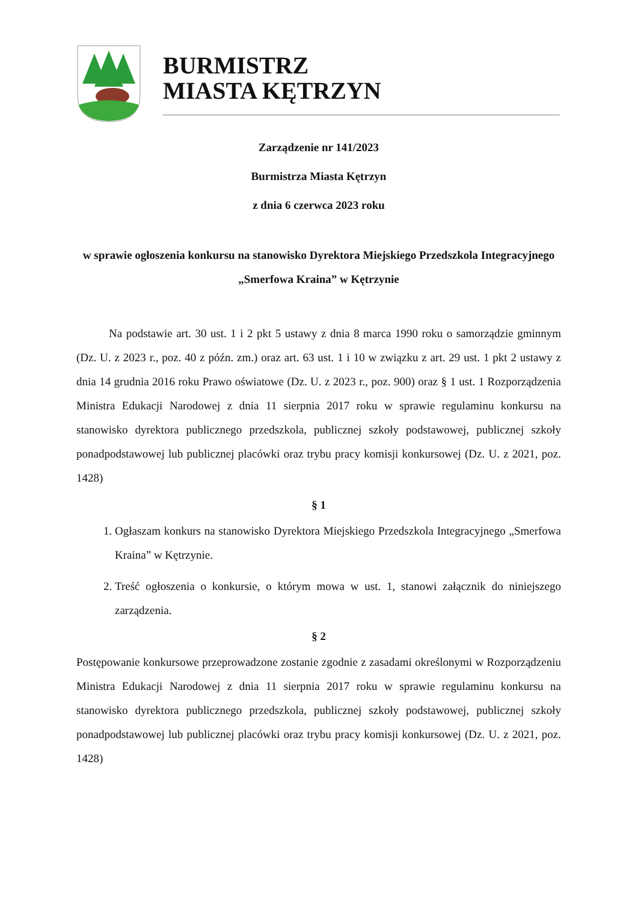BURMISTRZ
MIASTA KĘTRZYN
Zarządzenie nr 141/2023
Burmistrza Miasta Kętrzyn
z dnia 6 czerwca 2023 roku
w sprawie ogłoszenia konkursu na stanowisko Dyrektora Miejskiego Przedszkola Integracyjnego „Smerfowa Kraina” w Kętrzynie
Na podstawie art. 30 ust. 1 i 2 pkt 5 ustawy z dnia 8 marca 1990 roku o samorządzie gminnym (Dz. U. z 2023 r., poz. 40 z późn. zm.) oraz art. 63 ust. 1 i 10 w związku z art. 29 ust. 1 pkt 2 ustawy z dnia 14 grudnia 2016 roku Prawo oświatowe (Dz. U. z 2023 r., poz. 900) oraz § 1 ust. 1 Rozporządzenia Ministra Edukacji Narodowej z dnia 11 sierpnia 2017 roku w sprawie regulaminu konkursu na stanowisko dyrektora publicznego przedszkola, publicznej szkoły podstawowej, publicznej szkoły ponadpodstawowej lub publicznej placówki oraz trybu pracy komisji konkursowej (Dz. U. z 2021, poz. 1428)
§ 1
1. Ogłaszam konkurs na stanowisko Dyrektora Miejskiego Przedszkola Integracyjnego „Smerfowa Kraina” w Kętrzynie.
2. Treść ogłoszenia o konkursie, o którym mowa w ust. 1, stanowi załącznik do niniejszego zarządzenia.
§ 2
Postępowanie konkursowe przeprowadzone zostanie zgodnie z zasadami określonymi w Rozporządzeniu Ministra Edukacji Narodowej z dnia 11 sierpnia 2017 roku w sprawie regulaminu konkursu na stanowisko dyrektora publicznego przedszkola, publicznej szkoły podstawowej, publicznej szkoły ponadpodstawowej lub publicznej placówki oraz trybu pracy komisji konkursowej (Dz. U. z 2021, poz. 1428)